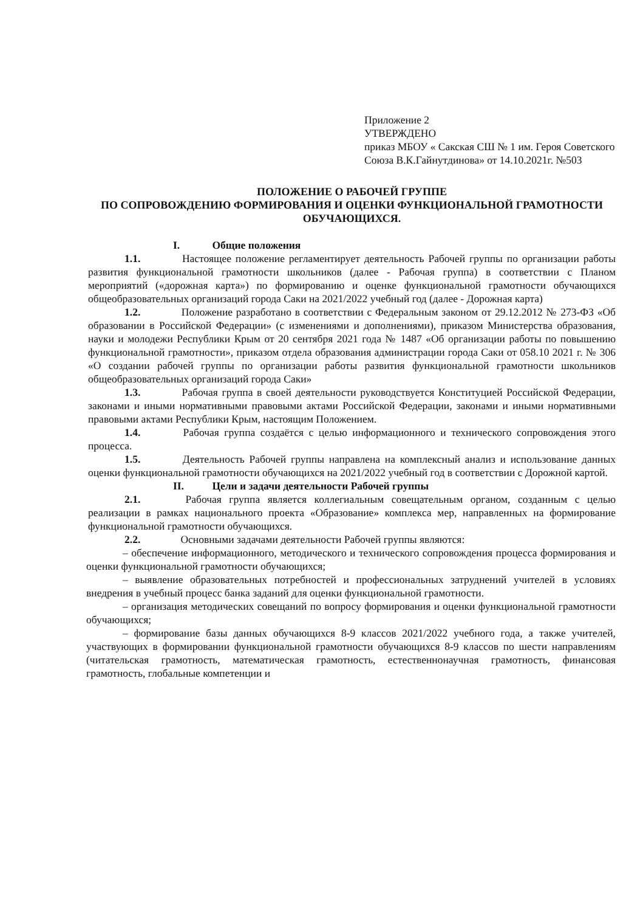Приложение 2
УТВЕРЖДЕНО
приказ МБОУ « Сакская СШ № 1 им. Героя Советского Союза В.К.Гайнутдинова» от 14.10.2021г. №503
ПОЛОЖЕНИЕ О РАБОЧЕЙ ГРУППЕ
ПО СОПРОВОЖДЕНИЮ ФОРМИРОВАНИЯ И ОЦЕНКИ ФУНКЦИОНАЛЬНОЙ ГРАМОТНОСТИ ОБУЧАЮЩИХСЯ.
I. Общие положения
1.1. Настоящее положение регламентирует деятельность Рабочей группы по организации работы развития функциональной грамотности школьников (далее - Рабочая группа) в соответствии с Планом мероприятий («дорожная карта») по формированию и оценке функциональной грамотности обучающихся общеобразовательных организаций города Саки на 2021/2022 учебный год (далее - Дорожная карта)
1.2. Положение разработано в соответствии с Федеральным законом от 29.12.2012 № 273-ФЗ «Об образовании в Российской Федерации» (с изменениями и дополнениями), приказом Министерства образования, науки и молодежи Республики Крым от 20 сентября 2021 года № 1487 «Об организации работы по повышению функциональной грамотности», приказом отдела образования администрации города Саки от 058.10 2021 г. № 306 «О создании рабочей группы по организации работы развития функциональной грамотности школьников общеобразовательных организаций города Саки»
1.3. Рабочая группа в своей деятельности руководствуется Конституцией Российской Федерации, законами и иными нормативными правовыми актами Российской Федерации, законами и иными нормативными правовыми актами Республики Крым, настоящим Положением.
1.4. Рабочая группа создаётся с целью информационного и технического сопровождения этого процесса.
1.5. Деятельность Рабочей группы направлена на комплексный анализ и использование данных оценки функциональной грамотности обучающихся на 2021/2022 учебный год в соответствии с Дорожной картой.
II. Цели и задачи деятельности Рабочей группы
2.1. Рабочая группа является коллегиальным совещательным органом, созданным с целью реализации в рамках национального проекта «Образование» комплекса мер, направленных на формирование функциональной грамотности обучающихся.
2.2. Основными задачами деятельности Рабочей группы являются:
– обеспечение информационного, методического и технического сопровождения процесса формирования и оценки функциональной грамотности обучающихся;
– выявление образовательных потребностей и профессиональных затруднений учителей в условиях внедрения в учебный процесс банка заданий для оценки функциональной грамотности.
– организация методических совещаний по вопросу формирования и оценки функциональной грамотности обучающихся;
– формирование базы данных обучающихся 8-9 классов 2021/2022 учебного года, а также учителей, участвующих в формировании функциональной грамотности обучающихся 8-9 классов по шести направлениям (читательская грамотность, математическая грамотность, естественнонаучная грамотность, финансовая грамотность, глобальные компетенции и